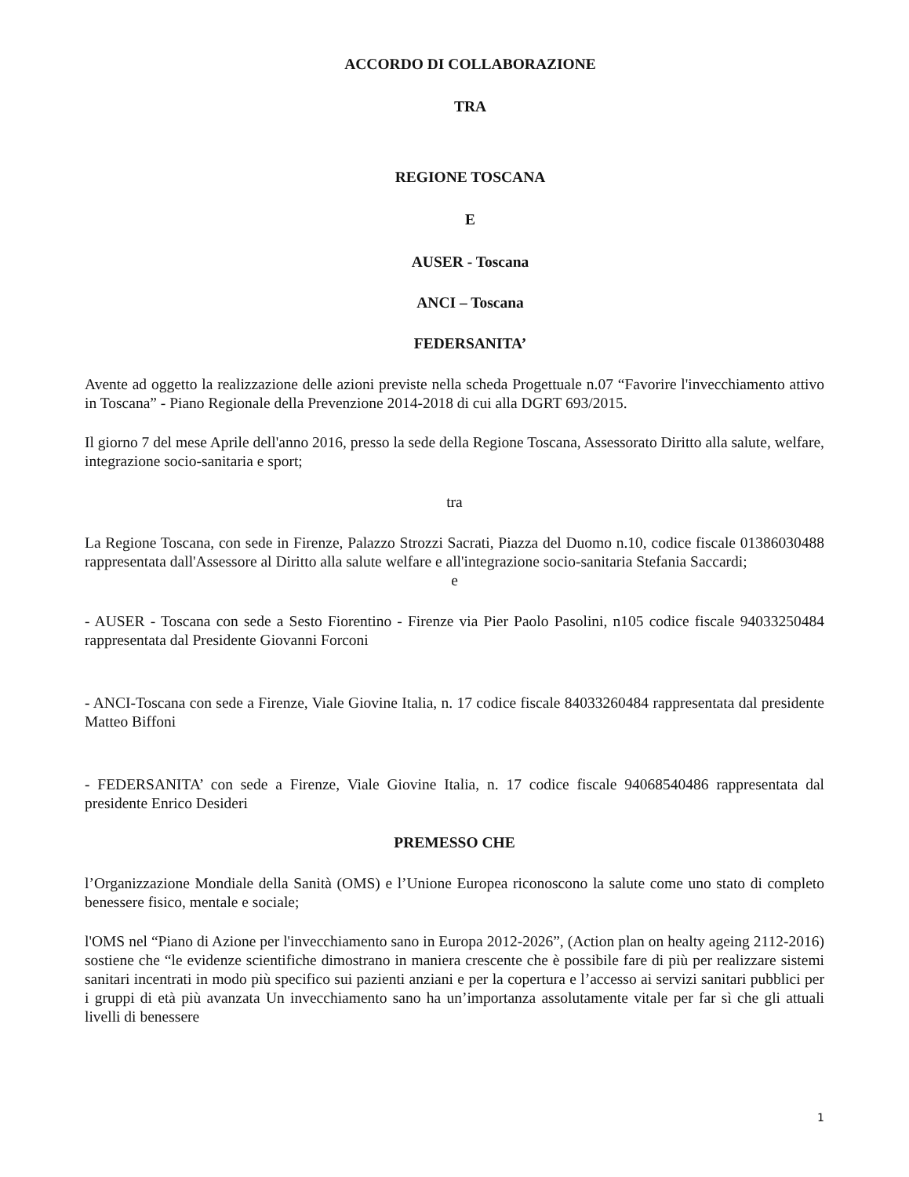ACCORDO DI COLLABORAZIONE
TRA
REGIONE TOSCANA
E
AUSER - Toscana
ANCI – Toscana
FEDERSANITA’
Avente ad oggetto la realizzazione delle azioni previste nella scheda Progettuale n.07 “Favorire l'invecchiamento attivo in Toscana” - Piano Regionale della Prevenzione 2014-2018 di cui alla DGRT 693/2015.
Il giorno 7 del mese Aprile dell'anno 2016, presso la sede della Regione Toscana, Assessorato Diritto alla salute, welfare, integrazione socio-sanitaria e sport;
tra
La Regione Toscana, con sede in Firenze, Palazzo Strozzi Sacrati, Piazza del Duomo n.10, codice fiscale 01386030488 rappresentata dall'Assessore al Diritto alla salute welfare e all'integrazione socio-sanitaria Stefania Saccardi;
e
- AUSER - Toscana con sede a Sesto Fiorentino - Firenze via Pier Paolo Pasolini, n105 codice fiscale 94033250484 rappresentata dal Presidente Giovanni Forconi
- ANCI-Toscana con sede a Firenze, Viale Giovine Italia, n. 17 codice fiscale 84033260484 rappresentata dal presidente Matteo Biffoni
- FEDERSANITA’ con sede a Firenze, Viale Giovine Italia, n. 17 codice fiscale 94068540486 rappresentata dal presidente Enrico Desideri
PREMESSO CHE
l’Organizzazione Mondiale della Sanità (OMS) e l’Unione Europea riconoscono la salute come uno stato di completo benessere fisico, mentale e sociale;
l'OMS nel “Piano di Azione per l'invecchiamento sano in Europa 2012-2026”, (Action plan on healty ageing 2112-2016) sostiene che “le evidenze scientifiche dimostrano in maniera crescente che è possibile fare di più per realizzare sistemi sanitari incentrati in modo più specifico sui pazienti anziani e per la copertura e l’accesso ai servizi sanitari pubblici per i gruppi di età più avanzata Un invecchiamento sano ha un’importanza assolutamente vitale per far sì che gli attuali livelli di benessere
1